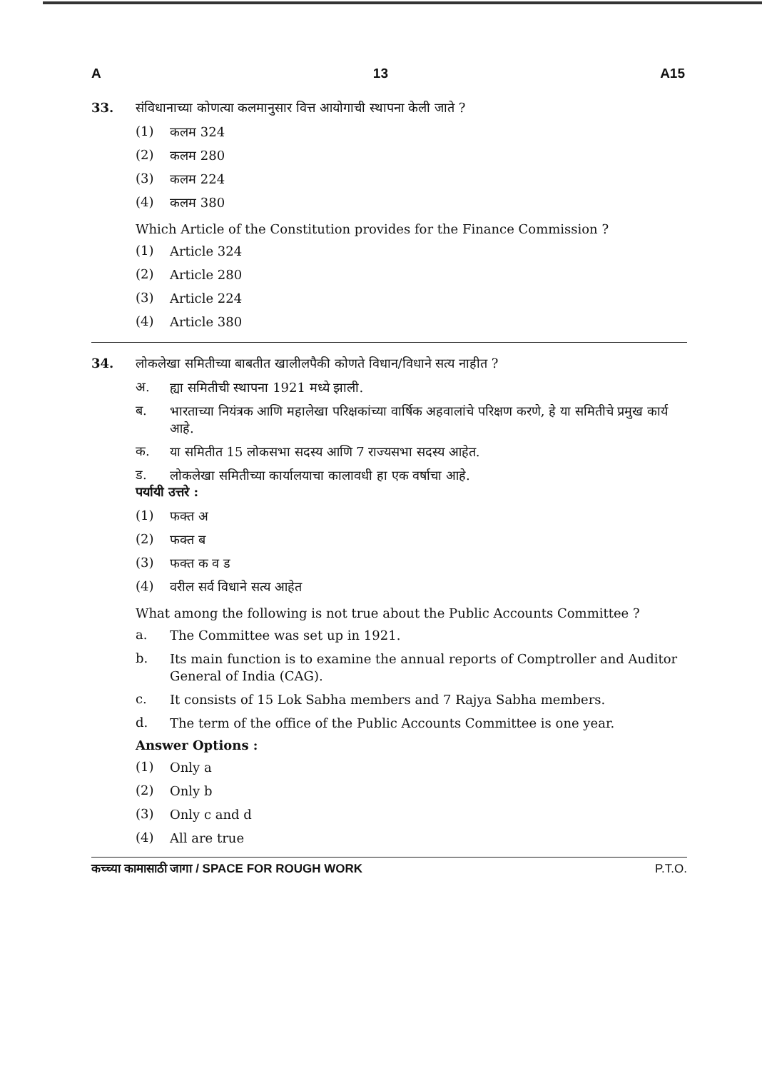A 13 A15
33. संविधानाच्या कोणत्या कलमानुसार वित्त आयोगाची स्थापना केली जाते ?
(1)
कलम 324
(2)
कलम 280
(3)
कलम 224
(4)
कलम 380
Which Article of the Constitution provides for the Finance Commission ?
(1)
Article 324
(2)
Article 280
(3)
Article 224
(4)
Article 380
34. लोकलेखा समितीच्या बाबतीत खालीलपैकी कोणते विधान/विधाने सत्य नाहीत ?
अ.
ह्या समितीची स्थापना 1921 मध्ये झाली.
ब.
भारताच्या नियंत्रक आणि महालेखा परिक्षकांच्या वार्षिक अहवालांचे परिक्षण करणे, हे या समितीचे प्रमुख कार्य आहे.
क.
या समितीत 15 लोकसभा सदस्य आणि 7 राज्यसभा सदस्य आहेत.
ड.
लोकलेखा समितीच्या कार्यालयाचा कालावधी हा एक वर्षाचा आहे.
पर्यायी उत्तरे :
(1)
फक्त अ
(2)
फक्त ब
(3)
फक्त क व ड
(4)
वरील सर्व विधाने सत्य आहेत
What among the following is not true about the Public Accounts Committee ?
a.
The Committee was set up in 1921.
b.
Its main function is to examine the annual reports of Comptroller and Auditor General of India (CAG).
c.
It consists of 15 Lok Sabha members and 7 Rajya Sabha members.
d.
The term of the office of the Public Accounts Committee is one year.
Answer Options :
(1)
Only a
(2)
Only b
(3)
Only c and d
(4)
All are true
कच्च्या कामासाठी जागा / SPACE FOR ROUGH WORK P.T.O.